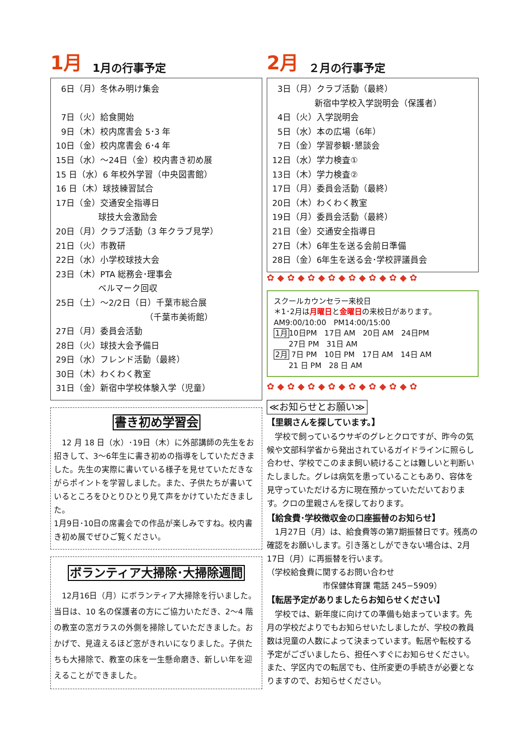1月 1月の行事予定
6日（月）冬休み明け集会
7日（火）給食開始
9日（木）校内席書会 5･3 年
10日（金）校内席書会 6･4 年
15日（水）～24日（金）校内書き初め展
15 日（水）6 年校外学習（中央図書館）
16 日（木）球技練習試合
17日（金）交通安全指導日
　　　　　球技大会激励会
20日（月）クラブ活動（3 年クラブ見学）
21日（火）市教研
22日（水）小学校球技大会
23日（木）PTA 総務会･理事会
　　　　　ベルマーク回収
25日（土）～2/2日（日）千葉市総合展
　　　　　　　　　　　（千葉市美術館）
27日（月）委員会活動
28日（火）球技大会予備日
29日（水）フレンド活動（最終）
30日（木）わくわく教室
31日（金）新宿中学校体験入学（児童）
書き初め学習会
　12 月 18 日（水）･19日（木）に外部講師の先生をお招きして、3～6年生に書き初めの指導をしていただきました。先生の実際に書いている様子を見せていただきながらポイントを学習しました。また、子供たちが書いているところをひとりひとり見て声をかけていただきました。
1月9日･10日の席書会での作品が楽しみですね。校内書き初め展でぜひご覧ください。
ボランティア大掃除･大掃除週間
　12月16日（月）にボランティア大掃除を行いました。当日は、10 名の保護者の方にご協力いただき、2～4 階の教室の窓ガラスの外側を掃除していただきました。おかげで、見違えるほど窓がきれいになりました。子供たちも大掃除で、教室の床を一生懸命磨き、新しい年を迎えることができました。
2月 ２月の行事予定
3日（月）クラブ活動（最終）
　　　　　新宿中学校入学説明会（保護者）
4日（火）入学説明会
5日（水）本の広場（6年）
7日（金）学習参観･懇談会
12日（水）学力検査①
13日（木）学力検査②
17日（月）委員会活動（最終）
20日（木）わくわく教室
19日（月）委員会活動（最終）
21日（金）交通安全指導日
27日（木）6年生を送る会前日準備
28日（金）6年生を送る会･学校評議員会
✿◆✿◆✿◆✿◆✿◆✿◆✿◆✿
スクールカウンセラー来校日
＊1･2月は月曜日と金曜日の来校日があります。
AM9:00/10:00　PM14:00/15:00
1月10日PM　17日 AM　20日 AM　24日PM
　　27日 PM　31日 AM
2月 7日 PM　10日 PM　17日 AM　14日 AM
　　21 日 PM　28 日 AM
✿◆✿◆✿◆✿◆✿◆✿◆✿◆✿
≪お知らせとお願い≫
【里親さんを探しています。】
　学校で飼っているウサギのグレとクロですが、昨今の気候や文部科学省から発出されているガイドラインに照らし合わせ、学校でこのまま飼い続けることは難しいと判断いたしました。グレは病気を患っていることもあり、容体を見守っていただける方に現在預かっていただいております。クロの里親さんを探しております。
【給食費･学校徴収金の口座振替のお知らせ】
　1月27日（月）は、給食費等の第7期振替日です。残高の確認をお願いします。引き落としができない場合は、2月17日（月）に再振替を行います。
（学校給食費に関するお問い合わせ
　　　　　　　市保健体育課 電話 245−5909）
【転居予定がありましたらお知らせください】
　学校では、新年度に向けての準備も始まっています。先月の学校だよりでもお知らせいたしましたが、学校の教員数は児童の人数によって決まっています。転居や転校する予定がございましたら、担任へすぐにお知らせください。また、学区内での転居でも、住所変更の手続きが必要となりますので、お知らせください。